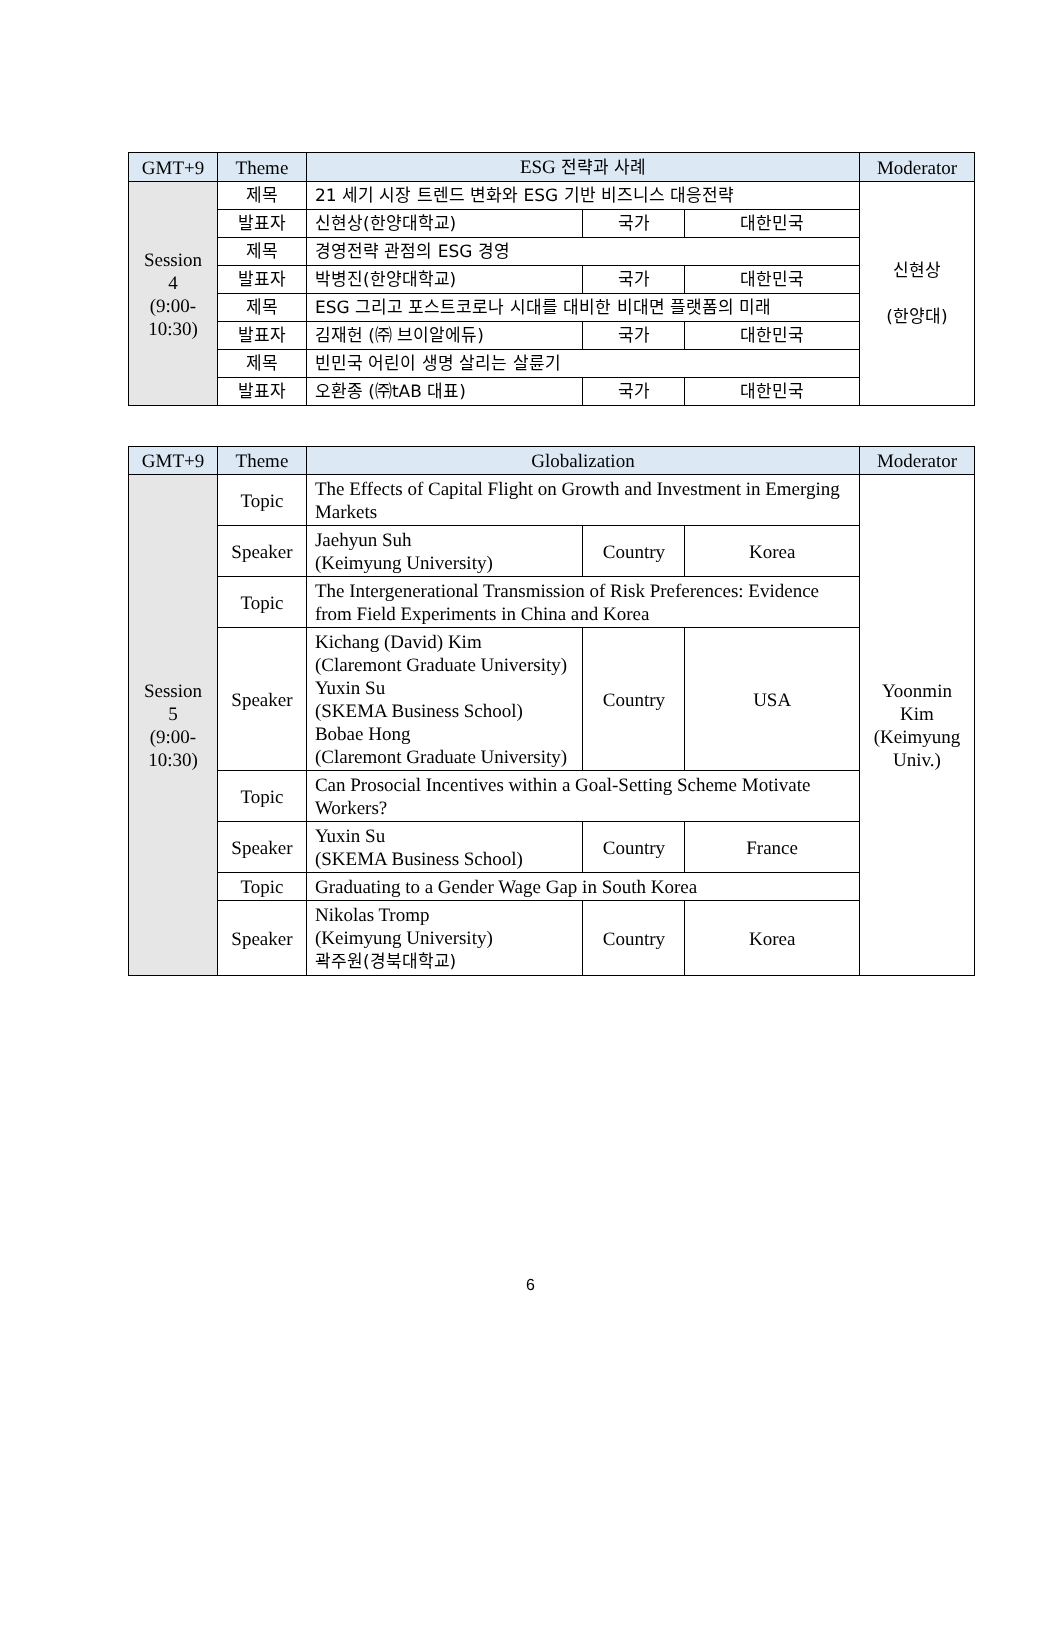| GMT+9 | Theme | ESG 전략과 사례 | | | Moderator |
| --- | --- | --- | --- | --- | --- |
| Session 4 (9:00- 10:30) | 제목 | 21 세기 시장 트렌드 변화와 ESG 기반 비즈니스 대응전략 | | | 신현상 (한양대) |
| | 발표자 | 신현상(한양대학교) | 국가 | 대한민국 | |
| | 제목 | 경영전략 관점의 ESG 경영 | | | |
| | 발표자 | 박병진(한양대학교) | 국가 | 대한민국 | |
| | 제목 | ESG 그리고 포스트코로나 시대를 대비한 비대면 플랫폼의 미래 | | | |
| | 발표자 | 김재헌 (㈜ 브이알에듀) | 국가 | 대한민국 | |
| | 제목 | 빈민국 어린이 생명 살리는 살륜기 | | | |
| | 발표자 | 오환종 (㈜tAB 대표) | 국가 | 대한민국 | |
| GMT+9 | Theme | Globalization | | | Moderator |
| --- | --- | --- | --- | --- | --- |
| Session 5 (9:00- 10:30) | Topic | The Effects of Capital Flight on Growth and Investment in Emerging Markets | | | Yoonmin Kim (Keimyung Univ.) |
| | Speaker | Jaehyun Suh (Keimyung University) | Country | Korea | |
| | Topic | The Intergenerational Transmission of Risk Preferences: Evidence from Field Experiments in China and Korea | | | |
| | Speaker | Kichang (David) Kim (Claremont Graduate University) Yuxin Su (SKEMA Business School) Bobae Hong (Claremont Graduate University) | Country | USA | |
| | Topic | Can Prosocial Incentives within a Goal-Setting Scheme Motivate Workers? | | | |
| | Speaker | Yuxin Su (SKEMA Business School) | Country | France | |
| | Topic | Graduating to a Gender Wage Gap in South Korea | | | |
| | Speaker | Nikolas Tromp (Keimyung University) 곽주원(경북대학교) | Country | Korea | |
6